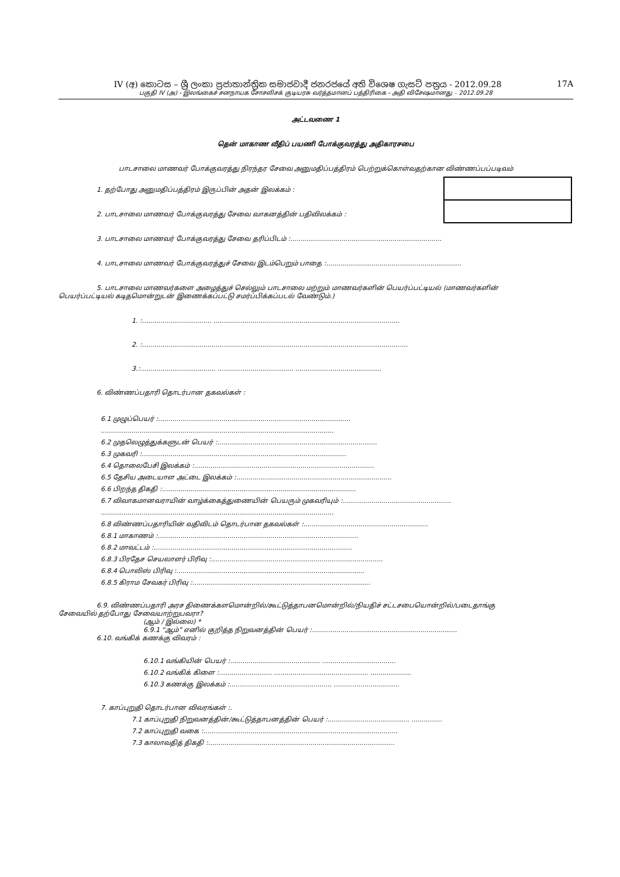IV (අ) කොටස – ශ්‍රී ලංකා ප්‍රජාතාන්ත්‍රික සමාජවාදී ජනරජයේ අති විශෙෂ ගැසට් පත්‍රය - 2012.09.28 17A
பகுதி IV (அ) - இலங்கைச் சனநாயக சோசலிசக் குடியரசு வர்த்தமானப் பத்திரிகை - அதி விசேஷமானது – 2012.09.28
அட்டவணை 1
தென் மாகாண வீதிப் பயணி போக்குவரத்து அதிகாரசபை
பாடசாலை மாணவர் போக்குவரத்து நிரந்தர சேவை அனுமதிப்பத்திரம் பெற்றுக்கொள்வதற்கான விண்ணப்பப்படிவம்
1. தற்போது அனுமதிப்பத்திரம் இருப்பின் அதன் இலக்கம் :
2. பாடசாலை மாணவர் போக்குவரத்து சேவை வாகனத்தின் பதிவிலக்கம் :
3. பாடசாலை மாணவர் போக்குவரத்து சேவை தரிப்பிடம் :..........................................................................
4. பாடசாலை மாணவர் போக்குவரத்துச் சேவை இடம்பெறும் பாதை :..................................................................
5. பாடசாலை மாணவர்களை அழைத்துச் செல்லும் பாடசாலை மற்றும் மாணவர்களின் பெயர்ப்பட்டியல் (மாணவர்களின்
பெயர்ப்பட்டியல் கடிதமொன்றுடன் இணைக்கப்பட்டு சமர்ப்பிக்கப்படல் வேண்டும்.)
1. :.................................. ...........................................................................................
2. :..................................................................................................................................
3.:..................................... ..................................... ..........................................
6. விண்ணப்பதாரி தொடர்பான தகவல்கள் :
6.1 முழுப்பெயர் :..............................................................................................
..................................................................................................................
6.2 முதலெழுத்துக்களுடன் பெயர் :..............................................................................
6.3 முகவரி :....................................................................................................
6.4 தொலைபேசி இலக்கம் :........................................................................................
6.5 தேசிய அடையாள அட்டை இலக்கம் :............................................................................
6.6 பிறந்த திகதி :...............................................................................................
6.7 விவாகமானவராயின் வாழ்க்கைத்துணையின் பெயரும் முகவரியும் :.....................................................
..................................................................................................................
6.8 விண்ணப்பதாரியின் வதிவிடம் தொடர்பான தகவல்கள் :.............................................................
6.8.1 மாகாணம் :..................................................................................................
6.8.2 மாவட்டம் :.................................................................................................
6.8.3 பிரதேச செயலாளர் பிரிவு :....................................................................................
6.8.4 பொலிஸ் பிரிவு :............................................................................................
6.8.5 கிராம சேவகர் பிரிவு :.......................................................................................
6.9. விண்ணப்பதாரி அரச திணைக்களமொன்றில்/கூட்டுத்தாபனமொன்றில்/நியதிச் சட்டசபையொன்றில்/படைதாங்கு
சேவையில் தற்போது சேவையாற்றுபவரா?
(ஆம் / இல்லை) *
6.9.1 “ஆம்” எனில் குறித்த நிறுவனத்தின் பெயர் :.......................................................................
6.10. வங்கிக் கணக்கு விவரம் :
6.10.1 வங்கியின் பெயர் :............................................ ....................................
6.10.2 வங்கிக் கிளை :.......................... .............................................. ....................
6.10.3 கணக்கு இலக்கம் :.................................................. ................................
7. காப்புறுதி தொடர்பான விவரங்கள் :.
7.1 காப்புறுதி நிறுவனத்தின்/கூட்டுத்தாபனத்தின் பெயர் :........................................ ...............
7.2 காப்புறுதி வகை :...............................................................................................
7.3 காலாவதித் திகதி :...........................................................................................